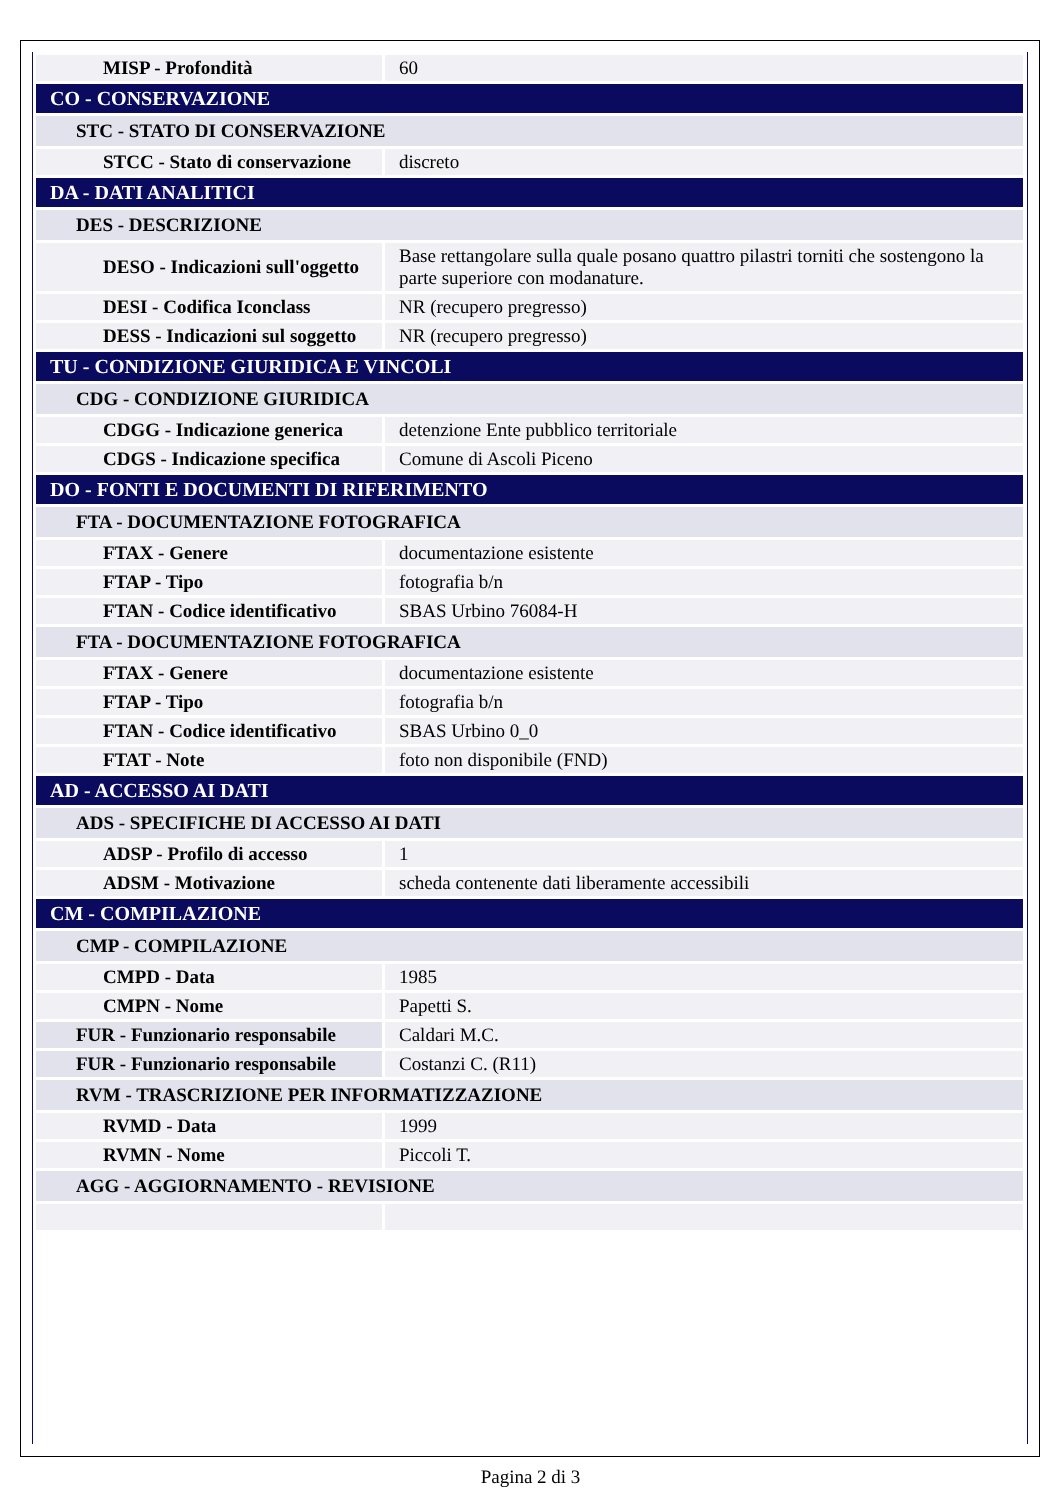| MISP - Profondità | 60 |
| CO - CONSERVAZIONE | |
| STC - STATO DI CONSERVAZIONE | |
| STCC - Stato di conservazione | discreto |
| DA - DATI ANALITICI | |
| DES - DESCRIZIONE | |
| DESO - Indicazioni sull'oggetto | Base rettangolare sulla quale posano quattro pilastri torniti che sostengono la parte superiore con modanature. |
| DESI - Codifica Iconclass | NR (recupero pregresso) |
| DESS - Indicazioni sul soggetto | NR (recupero pregresso) |
| TU - CONDIZIONE GIURIDICA E VINCOLI | |
| CDG - CONDIZIONE GIURIDICA | |
| CDGG - Indicazione generica | detenzione Ente pubblico territoriale |
| CDGS - Indicazione specifica | Comune di Ascoli Piceno |
| DO - FONTI E DOCUMENTI DI RIFERIMENTO | |
| FTA - DOCUMENTAZIONE FOTOGRAFICA | |
| FTAX - Genere | documentazione esistente |
| FTAP - Tipo | fotografia b/n |
| FTAN - Codice identificativo | SBAS Urbino 76084-H |
| FTA - DOCUMENTAZIONE FOTOGRAFICA | |
| FTAX - Genere | documentazione esistente |
| FTAP - Tipo | fotografia b/n |
| FTAN - Codice identificativo | SBAS Urbino 0_0 |
| FTAT - Note | foto non disponibile (FND) |
| AD - ACCESSO AI DATI | |
| ADS - SPECIFICHE DI ACCESSO AI DATI | |
| ADSP - Profilo di accesso | 1 |
| ADSM - Motivazione | scheda contenente dati liberamente accessibili |
| CM - COMPILAZIONE | |
| CMP - COMPILAZIONE | |
| CMPD - Data | 1985 |
| CMPN - Nome | Papetti S. |
| FUR - Funzionario responsabile | Caldari M.C. |
| FUR - Funzionario responsabile | Costanzi C. (R11) |
| RVM - TRASCRIZIONE PER INFORMATIZZAZIONE | |
| RVMD - Data | 1999 |
| RVMN - Nome | Piccoli T. |
| AGG - AGGIORNAMENTO - REVISIONE | |
Pagina 2 di 3